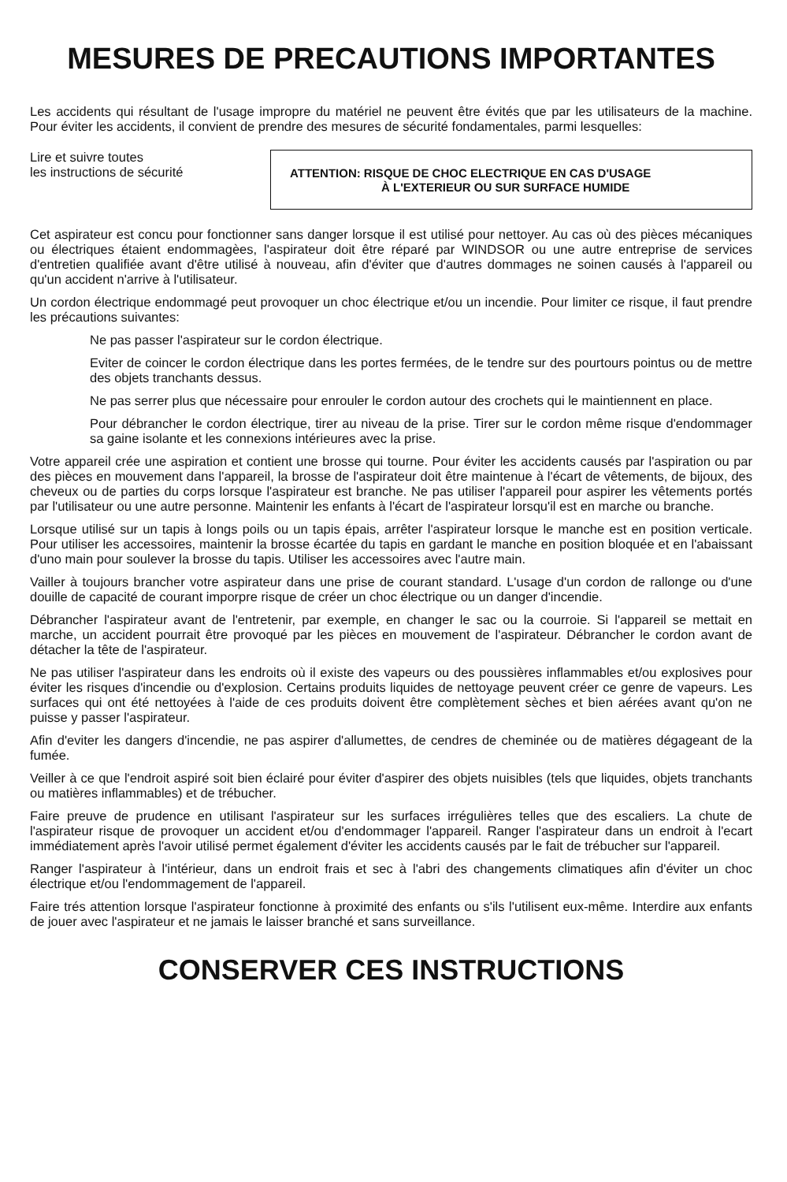MESURES DE PRECAUTIONS IMPORTANTES
Les accidents qui résultant de l'usage impropre du matériel ne peuvent être évités que par les utilisateurs de la machine. Pour éviter les accidents, il convient de prendre des mesures de sécurité fondamentales, parmi lesquelles:
Lire et suivre toutes
les instructions de sécurité
ATTENTION: RISQUE DE CHOC ELECTRIQUE EN CAS D'USAGE
À L'EXTERIEUR OU SUR SURFACE HUMIDE
Cet aspirateur est concu pour fonctionner sans danger lorsque il est utilisé pour nettoyer. Au cas où des pièces mécaniques ou électriques étaient endommagèes, l'aspirateur doit être réparé par WINDSOR ou une autre entreprise de services d'entretien qualifiée avant d'être utilisé à nouveau, afin d'éviter que d'autres dommages ne soinen causés à l'appareil ou qu'un accident n'arrive à l'utilisateur.
Un cordon électrique endommagé peut provoquer un choc électrique et/ou un incendie. Pour limiter ce risque, il faut prendre les précautions suivantes:
Ne pas passer l'aspirateur sur le cordon électrique.
Eviter de coincer le cordon électrique dans les portes fermées, de le tendre sur des pourtours pointus ou de mettre des objets tranchants dessus.
Ne pas serrer plus que nécessaire pour enrouler le cordon autour des crochets qui le maintiennent en place.
Pour débrancher le cordon électrique, tirer au niveau de la prise. Tirer sur le cordon même risque d'endommager sa gaine isolante et les connexions intérieures avec la prise.
Votre appareil crée une aspiration et contient une brosse qui tourne. Pour éviter les accidents causés par l'aspiration ou par des pièces en mouvement dans l'appareil, la brosse de l'aspirateur doit être maintenue à l'écart de vêtements, de bijoux, des cheveux ou de parties du corps lorsque l'aspirateur est branche. Ne pas utiliser l'appareil pour aspirer les vêtements portés par l'utilisateur ou une autre personne. Maintenir les enfants à l'écart de l'aspirateur lorsqu'il est en marche ou branche.
Lorsque utilisé sur un tapis à longs poils ou un tapis épais, arrêter l'aspirateur lorsque le manche est en position verticale. Pour utiliser les accessoires, maintenir la brosse écartée du tapis en gardant le manche en position bloquée et en l'abaissant d'uno main pour soulever la brosse du tapis. Utiliser les accessoires avec l'autre main.
Vailler à toujours brancher votre aspirateur dans une prise de courant standard. L'usage d'un cordon de rallonge ou d'une douille de capacité de courant imporpre risque de créer un choc électrique ou un danger d'incendie.
Débrancher l'aspirateur avant de l'entretenir, par exemple, en changer le sac ou la courroie. Si l'appareil se mettait en marche, un accident pourrait être provoqué par les pièces en mouvement de l'aspirateur. Débrancher le cordon avant de détacher la tête de l'aspirateur.
Ne pas utiliser l'aspirateur dans les endroits où il existe des vapeurs ou des poussières inflammables et/ou explosives pour éviter les risques d'incendie ou d'explosion. Certains produits liquides de nettoyage peuvent créer ce genre de vapeurs. Les surfaces qui ont été nettoyées à l'aide de ces produits doivent être complètement sèches et bien aérées avant qu'on ne puisse y passer l'aspirateur.
Afin d'eviter les dangers d'incendie, ne pas aspirer d'allumettes, de cendres de cheminée ou de matières dégageant de la fumée.
Veiller à ce que l'endroit aspiré soit bien éclairé pour éviter d'aspirer des objets nuisibles (tels que liquides, objets tranchants ou matières inflammables) et de trébucher.
Faire preuve de prudence en utilisant l'aspirateur sur les surfaces irrégulières telles que des escaliers. La chute de l'aspirateur risque de provoquer un accident et/ou d'endommager l'appareil. Ranger l'aspirateur dans un endroit à l'ecart immédiatement après l'avoir utilisé permet également d'éviter les accidents causés par le fait de trébucher sur l'appareil.
Ranger l'aspirateur à l'intérieur, dans un endroit frais et sec à l'abri des changements climatiques afin d'éviter un choc électrique et/ou l'endommagement de l'appareil.
Faire trés attention lorsque l'aspirateur fonctionne à proximité des enfants ou s'ils l'utilisent eux-même. Interdire aux enfants de jouer avec l'aspirateur et ne jamais le laisser branché et sans surveillance.
CONSERVER CES INSTRUCTIONS